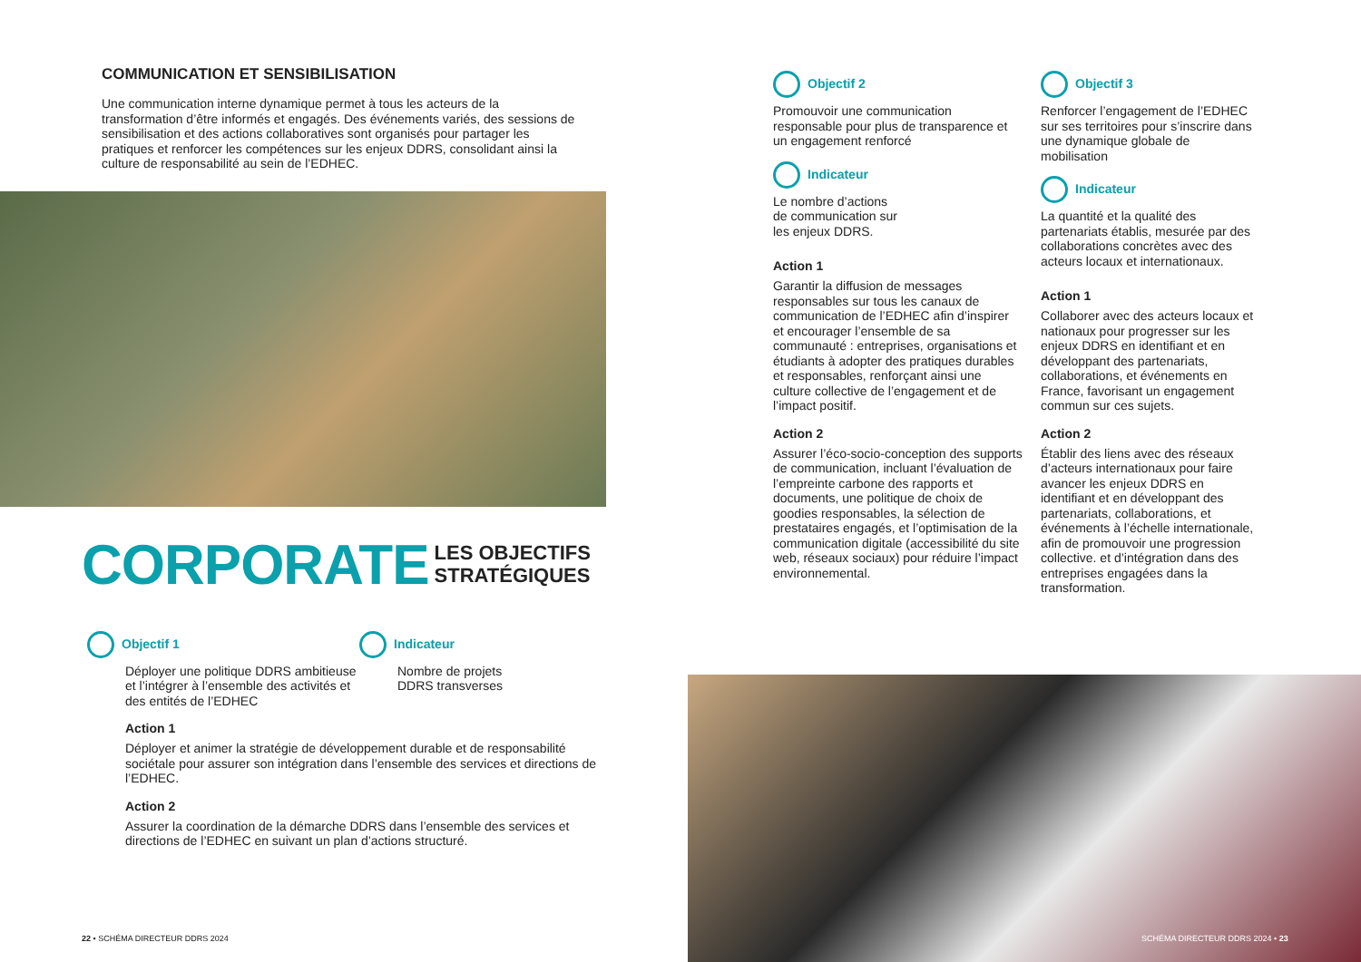COMMUNICATION ET SENSIBILISATION
Une communication interne dynamique permet à tous les acteurs de la transformation d’être informés et engagés. Des événements variés, des sessions de sensibilisation et des actions collaboratives sont organisés pour partager les pratiques et renforcer les compétences sur les enjeux DDRS, consolidant ainsi la culture de responsabilité au sein de l’EDHEC.
CORPORATE
LES OBJECTIFS
STRATÉGIQUES
Objectif 1
Déployer une politique DDRS ambitieuse et l’intégrer à l’ensemble des activités et des entités de l’EDHEC
Indicateur
Nombre de projets
DDRS transverses
Action 1
Déployer et animer la stratégie de développement durable et de responsabilité sociétale pour assurer son intégration dans l’ensemble des services et directions de l’EDHEC.
Action 2
Assurer la coordination de la démarche DDRS dans l’ensemble des services et directions de l’EDHEC en suivant un plan d’actions structuré.
22 • SCHÉMA DIRECTEUR DDRS 2024
Objectif 2
Promouvoir une communication responsable pour plus de transparence et un engagement renforcé
Indicateur
Le nombre d’actions
de communication sur
les enjeux DDRS.
Action 1
Garantir la diffusion de messages responsables sur tous les canaux de communication de l’EDHEC afin d’inspirer et encourager l’ensemble de sa communauté : entreprises, organisations et étudiants à adopter des pratiques durables et responsables, renforçant ainsi une culture collective de l’engagement et de l’impact positif.
Action 2
Assurer l’éco-socio-conception des supports de communication, incluant l’évaluation de l’empreinte carbone des rapports et documents, une politique de choix de goodies responsables, la sélection de prestataires engagés, et l’optimisation de la communication digitale (accessibilité du site web, réseaux sociaux) pour réduire l’impact environnemental.
Objectif 3
Renforcer l’engagement de l’EDHEC sur ses territoires pour s’inscrire dans une dynamique globale de mobilisation
Indicateur
La quantité et la qualité des partenariats établis, mesurée par des collaborations concrètes avec des acteurs locaux et internationaux.
Action 1
Collaborer avec des acteurs locaux et nationaux pour progresser sur les enjeux DDRS en identifiant et en développant des partenariats, collaborations, et événements en France, favorisant un engagement commun sur ces sujets.
Action 2
Établir des liens avec des réseaux d’acteurs internationaux pour faire avancer les enjeux DDRS en identifiant et en développant des partenariats, collaborations, et événements à l’échelle internationale, afin de promouvoir une progression collective. et d’intégration dans des entreprises engagées dans la transformation.
SCHÉMA DIRECTEUR DDRS 2024 • 23